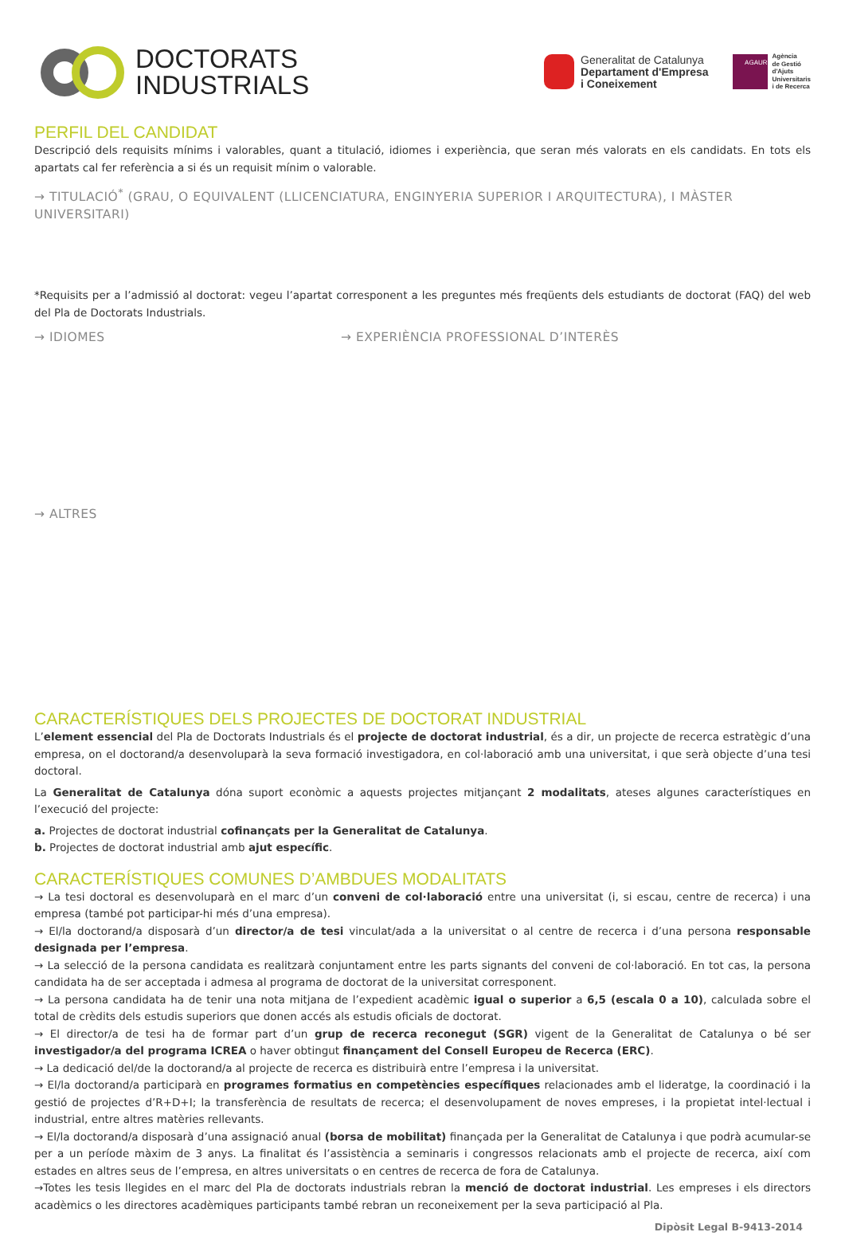DOCTORATS
INDUSTRIALS
Generalitat de Catalunya
Departament d'Empresa
i Coneixement
AGAUR
Agència
de Gestió
d'Ajuts
Universitaris
i de Recerca
PERFIL DEL CANDIDAT
Descripció dels requisits mínims i valorables, quant a titulació, idiomes i experiència, que seran més valorats en els candidats. En tots els apartats cal fer referència a si és un requisit mínim o valorable.
→ TITULACIÓ<sup>*</sup> (GRAU, O EQUIVALENT (LLICENCIATURA, ENGINYERIA SUPERIOR I ARQUITECTURA), I MÀSTER UNIVERSITARI)
*Requisits per a l’admissió al doctorat: vegeu l’apartat corresponent a les preguntes més freqüents dels estudiants de doctorat (FAQ) del web del Pla de Doctorats Industrials.
→ IDIOMES → EXPERIÈNCIA PROFESSIONAL D’INTERÈS
→ ALTRES
CARACTERÍSTIQUES DELS PROJECTES DE DOCTORAT INDUSTRIAL
L’element essencial del Pla de Doctorats Industrials és el projecte de doctorat industrial, és a dir, un projecte de recerca estratègic d’una empresa, on el doctorand/a desenvoluparà la seva formació investigadora, en col·laboració amb una universitat, i que serà objecte d’una tesi doctoral.
La Generalitat de Catalunya dóna suport econòmic a aquests projectes mitjançant 2 modalitats, ateses algunes característiques en l’execució del projecte:
a. Projectes de doctorat industrial cofinançats per la Generalitat de Catalunya.
b. Projectes de doctorat industrial amb ajut específic.
CARACTERÍSTIQUES COMUNES D’AMBDUES MODALITATS
→ La tesi doctoral es desenvoluparà en el marc d’un conveni de col·laboració entre una universitat (i, si escau, centre de recerca) i una empresa (també pot participar-hi més d’una empresa).
→ El/la doctorand/a disposarà d’un director/a de tesi vinculat/ada a la universitat o al centre de recerca i d’una persona responsable designada per l’empresa.
→ La selecció de la persona candidata es realitzarà conjuntament entre les parts signants del conveni de col·laboració. En tot cas, la persona candidata ha de ser acceptada i admesa al programa de doctorat de la universitat corresponent.
→ La persona candidata ha de tenir una nota mitjana de l’expedient acadèmic igual o superior a 6,5 (escala 0 a 10), calculada sobre el total de crèdits dels estudis superiors que donen accés als estudis oficials de doctorat.
→ El director/a de tesi ha de formar part d’un grup de recerca reconegut (SGR) vigent de la Generalitat de Catalunya o bé ser investigador/a del programa ICREA o haver obtingut finançament del Consell Europeu de Recerca (ERC).
→ La dedicació del/de la doctorand/a al projecte de recerca es distribuirà entre l’empresa i la universitat.
→ El/la doctorand/a participarà en programes formatius en competències específiques relacionades amb el lideratge, la coordinació i la gestió de projectes d’R+D+I; la transferència de resultats de recerca; el desenvolupament de noves empreses, i la propietat intel·lectual i industrial, entre altres matèries rellevants.
→ El/la doctorand/a disposarà d’una assignació anual (borsa de mobilitat) finançada per la Generalitat de Catalunya i que podrà acumular-se per a un període màxim de 3 anys. La finalitat és l’assistència a seminaris i congressos relacionats amb el projecte de recerca, així com estades en altres seus de l’empresa, en altres universitats o en centres de recerca de fora de Catalunya.
→Totes les tesis llegides en el marc del Pla de doctorats industrials rebran la menció de doctorat industrial. Les empreses i els directors acadèmics o les directores acadèmiques participants també rebran un reconeixement per la seva participació al Pla.
Dipòsit Legal B-9413-2014